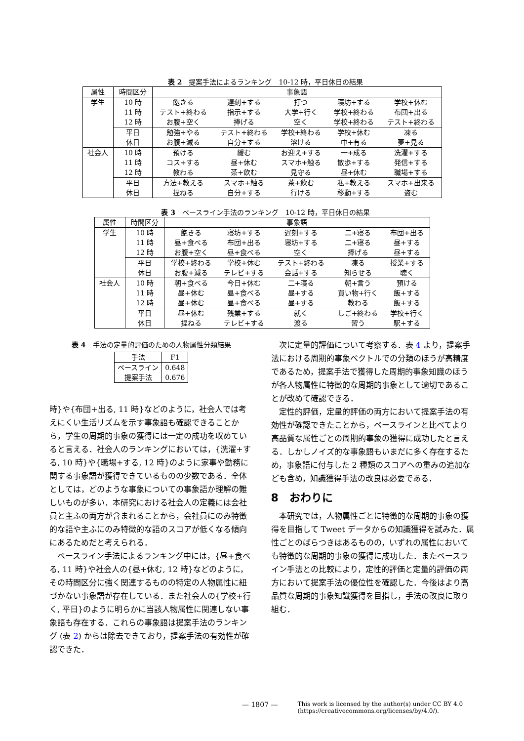表 2　提案手法によるランキング　10-12 時，平日休日の結果
| 属性 | 時間区分 | 事象語 | | | | |
| --- | --- | --- | --- | --- | --- | --- |
| 学生 | 10 時 | 飽きる | 遅刻+する | 打つ | 寝坊+する | 学校+休む |
| | 11 時 | テスト+終わる | 指示+する | 大学+行く | 学校+終わる | 布団+出る |
| | 12 時 | お腹+空く | 捧げる | 空く | 学校+終わる | テスト+終わる |
| | 平日 | 勉強+やる | テスト+終わる | 学校+終わる | 学校+休む | 凍る |
| | 休日 | お腹+減る | 自分+する | 溶ける | 中+有る | 夢+見る |
| 社会人 | 10 時 | 預ける | 緩む | お迎え+する | 一+成る | 洗濯+する |
| | 11 時 | コス+する | 昼+休む | スマホ+触る | 散歩+する | 発信+する |
| | 12 時 | 教わる | 茶+飲む | 見守る | 昼+休む | 職場+する |
| | 平日 | 方法+教える | スマホ+触る | 茶+飲む | 私+教える | スマホ+出来る |
| | 休日 | 捏ねる | 自分+する | 行ける | 移動+する | 盗む |
表 3　ベースライン手法のランキング　10-12 時，平日休日の結果
| 属性 | 時間区分 | 事象語 | | | | |
| --- | --- | --- | --- | --- | --- | --- |
| 学生 | 10 時 | 飽きる | 寝坊+する | 遅刻+する | 二+寝る | 布団+出る |
| | 11 時 | 昼+食べる | 布団+出る | 寝坊+する | 二+寝る | 昼+する |
| | 12 時 | お腹+空く | 昼+食べる | 空く | 捧げる | 昼+する |
| | 平日 | 学校+終わる | 学校+休む | テスト+終わる | 凍る | 授業+する |
| | 休日 | お腹+減る | テレビ+する | 会話+する | 知らせる | 聴く |
| 社会人 | 10 時 | 朝+食べる | 今日+休む | 二+寝る | 朝+言う | 預ける |
| | 11 時 | 昼+休む | 昼+食べる | 昼+する | 買い物+行く | 飯+する |
| | 12 時 | 昼+休む | 昼+食べる | 昼+する | 教わる | 飯+する |
| | 平日 | 昼+休む | 残業+する | 就く | しご+終わる | 学校+行く |
| | 休日 | 捏ねる | テレビ+する | 渡る | 習う | 駅+する |
表 4　手法の定量的評価のための人物属性分類結果
| 手法 | F1 |
| --- | --- |
| ベースライン | 0.648 |
| 提案手法 | 0.676 |
時}や{布団+出る, 11 時}などのように，社会人では考えにくい生活リズムを示す事象語も確認できることから，学生の周期的事象の獲得には一定の成功を収めていると言える．社会人のランキングにおいては，{洗濯+する, 10 時}や{職場+する, 12 時}のように家事や勤務に関する事象語が獲得できているものの少数である．全体としては，どのような事象についての事象語か理解の難しいものが多い．本研究における社会人の定義には会社員と主ふの両方が含まれることから，会社員にのみ特徴的な語や主ふにのみ特徴的な語のスコアが低くなる傾向にあるためだと考えられる．
ベースライン手法によるランキング中には，{昼+食べる, 11 時}や社会人の{昼+休む, 12 時}などのように，その時間区分に強く関連するものの特定の人物属性に紐づかない事象語が存在している．また社会人の{学校+行く, 平日}のように明らかに当該人物属性に関連しない事象語も存在する．これらの事象語は提案手法のランキング (表 2) からは除去できており，提案手法の有効性が確認できた．
次に定量的評価について考察する．表 4 より，提案手法における周期的事象ベクトルでの分類のほうが高精度であるため，提案手法で獲得した周期的事象知識のほうが各人物属性に特徴的な周期的事象として適切であることが改めて確認できる．
定性的評価，定量的評価の両方において提案手法の有効性が確認できたことから，ベースラインと比べてより高品質な属性ごとの周期的事象の獲得に成功したと言える．しかしノイズ的な事象語もいまだに多く存在するため，事象語に付与した 2 種類のスコアへの重みの追加なども含め，知識獲得手法の改良は必要である．
8　おわりに
本研究では，人物属性ごとに特徴的な周期的事象の獲得を目指して Tweet データからの知識獲得を試みた．属性ごとのばらつきはあるものの，いずれの属性においても特徴的な周期的事象の獲得に成功した．またベースライン手法との比較により，定性的評価と定量的評価の両方において提案手法の優位性を確認した．今後はより高品質な周期的事象知識獲得を目指し，手法の改良に取り組む．
— 1807 — This work is licensed by the author(s) under CC BY 4.0
(https://creativecommons.org/licenses/by/4.0/).